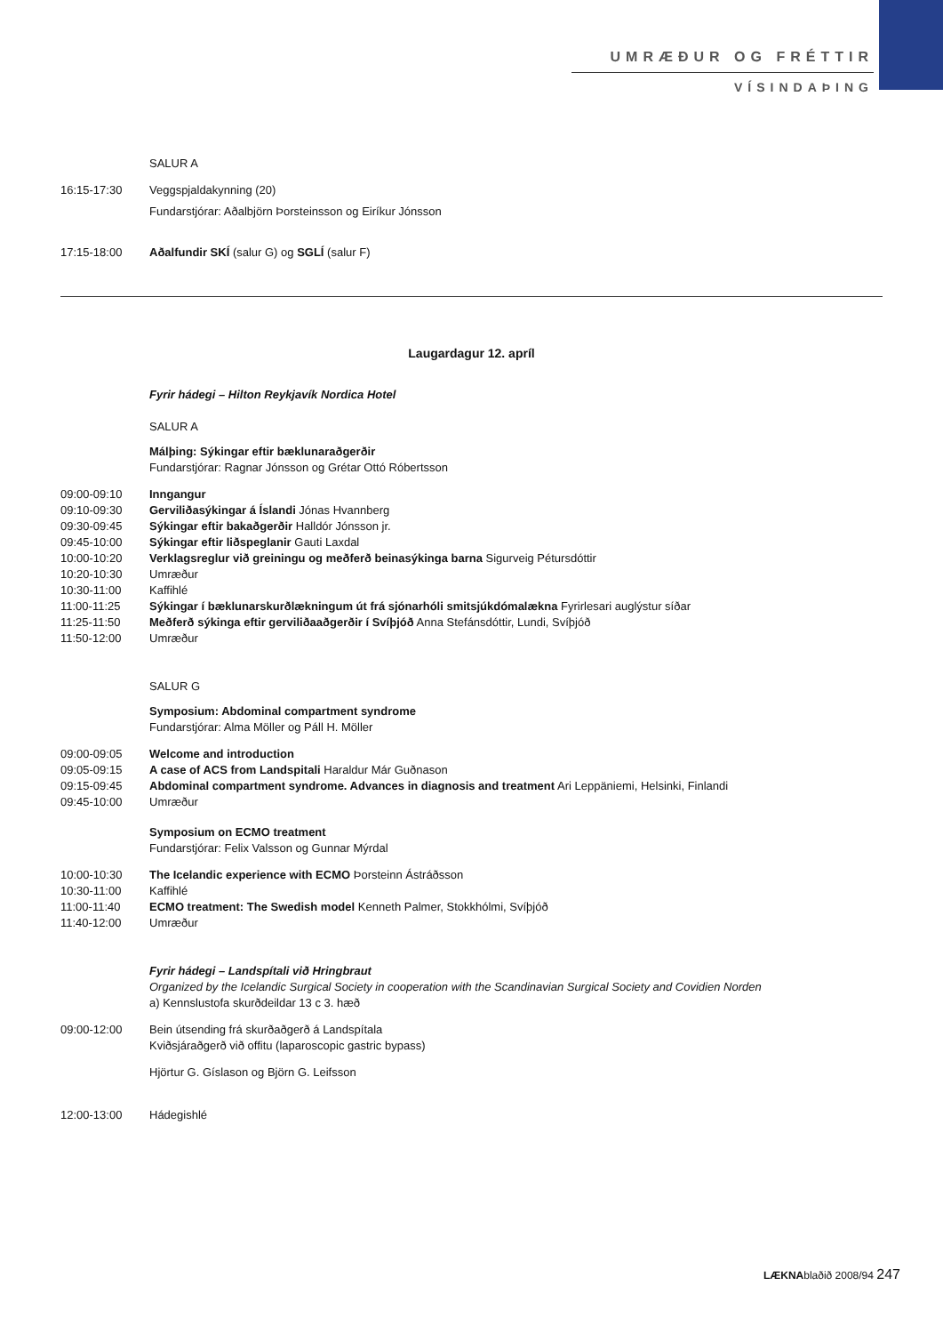UMRÆÐUR OG FRÉTTIR
VÍSINDAÞING
SALUR A
16:15-17:30 Veggspjaldakynning (20)
Fundarstjórar: Aðalbjörn Þorsteinsson og Eiríkur Jónsson
17:15-18:00 Aðalfundir SKÍ (salur G) og SGLÍ (salur F)
Laugardagur 12. apríl
Fyrir hádegi – Hilton Reykjavík Nordica Hotel
SALUR A
Málþing: Sýkingar eftir bæklunaraðgerðir
Fundarstjórar: Ragnar Jónsson og Grétar Ottó Róbertsson
09:00-09:10 Inngangur
09:10-09:30 Gerviliðasýkingar á Íslandi Jónas Hvannberg
09:30-09:45 Sýkingar eftir bakaðgerðir Halldór Jónsson jr.
09:45-10:00 Sýkingar eftir liðspeglanir Gauti Laxdal
10:00-10:20 Verklagsreglur við greiningu og meðferð beinasýkinga barna Sigurveig Pétursdóttir
10:20-10:30 Umræður
10:30-11:00 Kaffihlé
11:00-11:25 Sýkingar í bæklunarskurðlækningum út frá sjónarhóli smitsjúkdómalækna Fyrirlesari auglýstur síðar
11:25-11:50 Meðferð sýkinga eftir gerviliðaaðgerðir í Svíþjóð Anna Stefánsdóttir, Lundi, Svíþjóð
11:50-12:00 Umræður
SALUR G
Symposium: Abdominal compartment syndrome
Fundarstjórar: Alma Möller og Páll H. Möller
09:00-09:05 Welcome and introduction
09:05-09:15 A case of ACS from Landspitali Haraldur Már Guðnason
09:15-09:45 Abdominal compartment syndrome. Advances in diagnosis and treatment Ari Leppäniemi, Helsinki, Finlandi
09:45-10:00 Umræður
Symposium on ECMO treatment
Fundarstjórar: Felix Valsson og Gunnar Mýrdal
10:00-10:30 The Icelandic experience with ECMO Þorsteinn Ástráðsson
10:30-11:00 Kaffihlé
11:00-11:40 ECMO treatment: The Swedish model Kenneth Palmer, Stokkhólmi, Svíþjóð
11:40-12:00 Umræður
Fyrir hádegi – Landspítali við Hringbraut
Organized by the Icelandic Surgical Society in cooperation with the Scandinavian Surgical Society and Covidien Norden
a) Kennslustofa skurðdeildar 13 c 3. hæð
09:00-12:00 Bein útsending frá skurðaðgerð á Landspítala
Kviðsjáraðgerð við offitu (laparoscopic gastric bypass)
Hjörtur G. Gíslason og Björn G. Leifsson
12:00-13:00 Hádegishlé
LÆKNAblaðið 2008/94 247